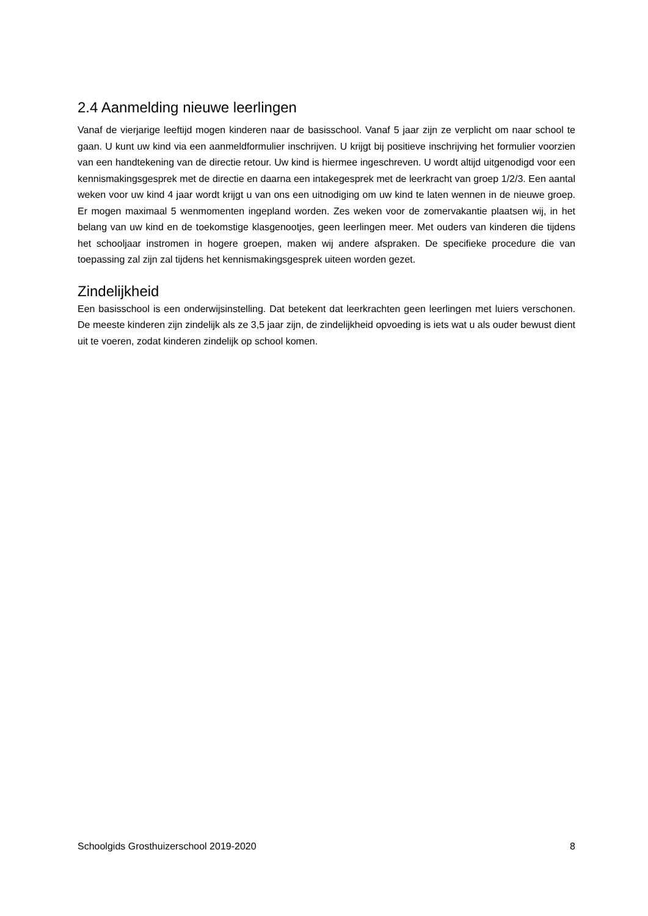2.4 Aanmelding nieuwe leerlingen
Vanaf de vierjarige leeftijd mogen kinderen naar de basisschool. Vanaf 5 jaar zijn ze verplicht om naar school te gaan. U kunt uw kind via een aanmeldformulier inschrijven. U krijgt bij positieve inschrijving het formulier voorzien van een handtekening van de directie retour. Uw kind is hiermee ingeschreven. U wordt altijd uitgenodigd voor een kennismakingsgesprek met de directie en daarna een intakegesprek met de leerkracht van groep 1/2/3. Een aantal weken voor uw kind 4 jaar wordt krijgt u van ons een uitnodiging om uw kind te laten wennen in de nieuwe groep. Er mogen maximaal 5 wenmomenten ingepland worden. Zes weken voor de zomervakantie plaatsen wij, in het belang van uw kind en de toekomstige klasgenootjes, geen leerlingen meer. Met ouders van kinderen die tijdens het schooljaar instromen in hogere groepen, maken wij andere afspraken. De specifieke procedure die van toepassing zal zijn zal tijdens het kennismakingsgesprek uiteen worden gezet.
Zindelijkheid
Een basisschool is een onderwijsinstelling. Dat betekent dat leerkrachten geen leerlingen met luiers verschonen. De meeste kinderen zijn zindelijk als ze 3,5 jaar zijn, de zindelijkheid opvoeding is iets wat u als ouder bewust dient uit te voeren, zodat kinderen zindelijk op school komen.
Schoolgids Grosthuizerschool 2019-2020 8